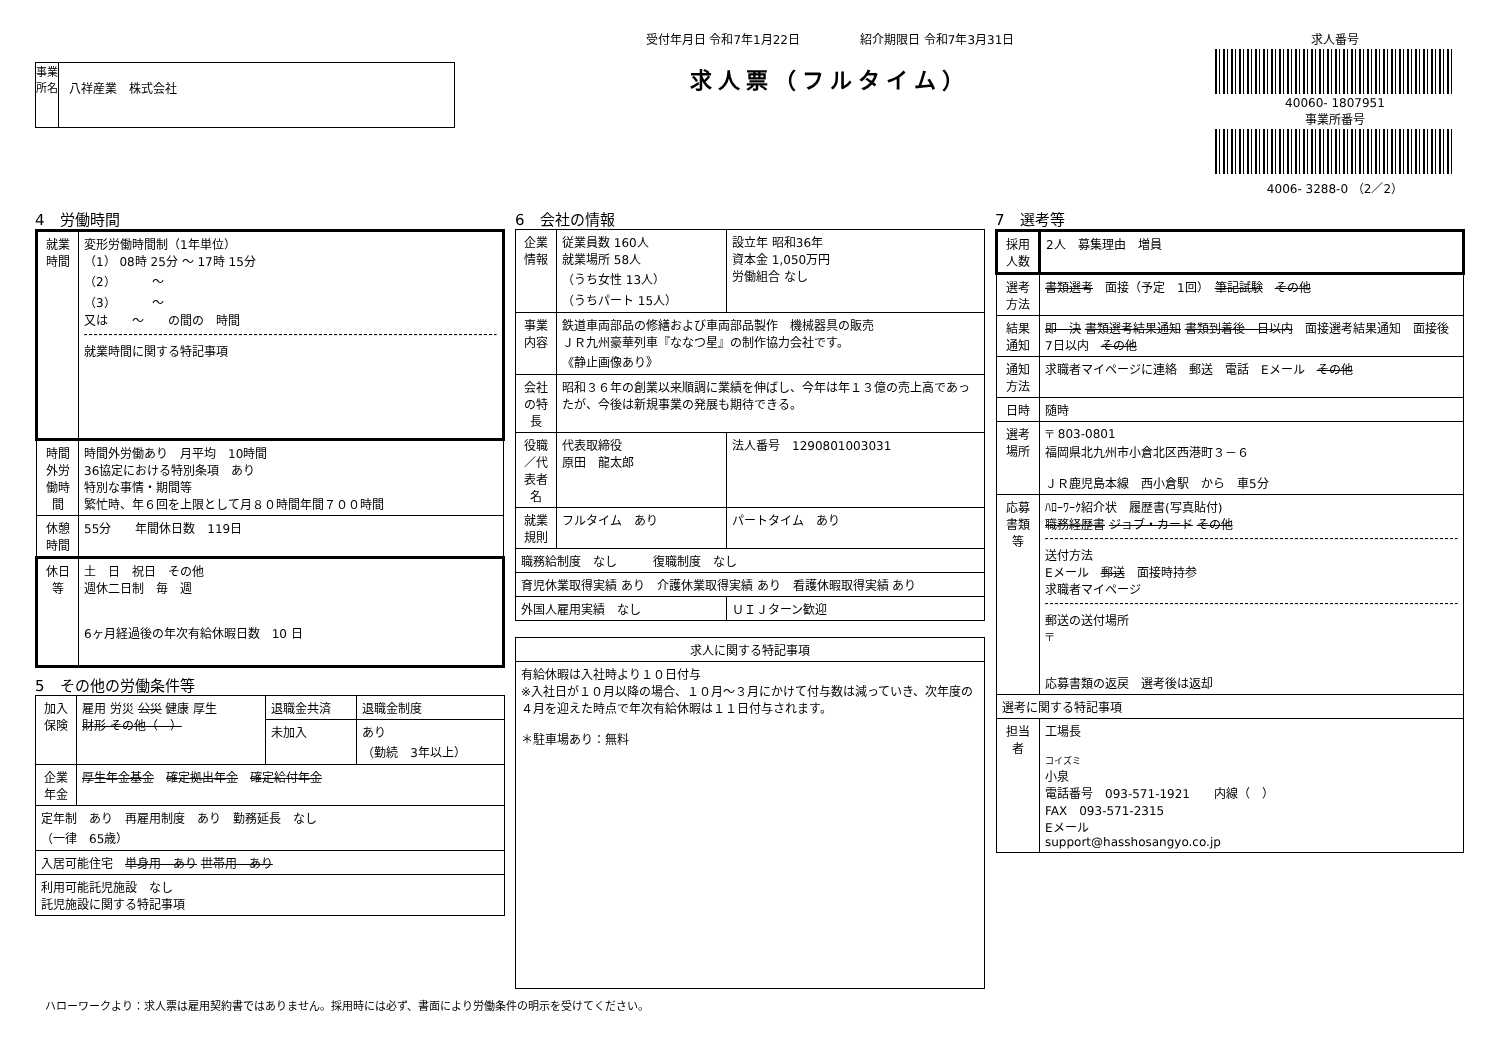事業所名
八祥産業　株式会社
受付年月日 令和7年1月22日　　　　　紹介期限日 令和7年3月31日
求人票（フルタイム）
求人番号
40060- 1807951
事業所番号
4006- 3288-0 （2／2）
4　労働時間
| 就業時間 | 変形労働時間制（1年単位） （1） 08時 25分 ～ 17時 15分 （2） ～ （3） ～ 又は ～ の間の 時間 就業時間に関する特記事項 |
| 時間外労働時間 | 時間外労働あり 月平均 10時間 36協定における特別条項 あり 特別な事情・期間等 繁忙時、年６回を上限として月８０時間年間７００時間 |
| 休憩時間 | 55分 年間休日数 119日 |
| 休日等 | 土 日 祝日 その他 週休二日制 毎 週 6ヶ月経過後の年次有給休暇日数 10 日 |
5　その他の労働条件等
| 加入保険 | 雇用 労災 公災 健康 厚生 財形 その他（ ） | 退職金共済 | 退職金制度 |
| | | 未加入 | あり （勤続 3年以上） |
| 企業年金 | 厚生年金基金 確定拠出年金 確定給付年金 | | |
| 定年制 あり 再雇用制度 あり 勤務延長 なし （一律 65歳） | | | |
| 入居可能住宅 単身用 あり 世帯用 あり | | | |
| 利用可能託児施設 なし 託児施設に関する特記事項 | | | |
6　会社の情報
| 企業情報 | 従業員数 160人 就業場所 58人 （うち女性 13人） （うちパート 15人） | 設立年 昭和36年 資本金 1,050万円 労働組合 なし |
| 事業内容 | 鉄道車両部品の修繕および車両部品製作 機械器具の販売 ＪＲ九州豪華列車『ななつ星』の制作協力会社です。 《静止画像あり》 | |
| 会社の特長 | 昭和３６年の創業以来順調に業績を伸ばし、今年は年１３億の売上高であったが、今後は新規事業の発展も期待できる。 | |
| 役職／代表者名 | 代表取締役 原田 龍太郎 | 法人番号 1290801003031 |
| 就業規則 | フルタイム あり | パートタイム あり |
| 職務給制度 なし 復職制度 なし | | |
| 育児休業取得実績 あり 介護休業取得実績 あり 看護休暇取得実績 あり | | |
| 外国人雇用実績 なし | | ＵＩＪターン歓迎 |
| 求人に関する特記事項 |
| 有給休暇は入社時より１０日付与 ※入社日が１０月以降の場合、１０月～３月にかけて付与数は減っていき、次年度の４月を迎えた時点で年次有給休暇は１１日付与されます。 ＊駐車場あり：無料 |
7　選考等
| 採用人数 | 2人 募集理由 増員 |
| 選考方法 | 書類選考 面接（予定 1回） 筆記試験 その他 |
| 結果通知 | 即 決 書類選考結果通知 書類到着後 日以内 面接選考結果通知 面接後 7日以内 その他 |
| 通知方法 | 求職者マイページに連絡 郵送 電話 Eメール その他 |
| 日時 | 随時 |
| 選考場所 | 〒 803-0801 福岡県北九州市小倉北区西港町３－６ ＪＲ鹿児島本線 西小倉駅 から 車5分 |
| 応募書類等 | ﾊﾛｰﾜｰｸ紹介状 履歴書(写真貼付) 職務経歴書 ジョブ・カード その他 送付方法 Eメール 郵送 面接時持参 求職者マイページ 郵送の送付場所 〒 応募書類の返戻 選考後は返却 |
| 選考に関する特記事項 | |
| 担当者 | 工場長 コイズミ 小泉 電話番号 093-571-1921 内線（ ） FAX 093-571-2315 Eメール support@hasshosangyo.co.jp |
ハローワークより：求人票は雇用契約書ではありません。採用時には必ず、書面により労働条件の明示を受けてください。